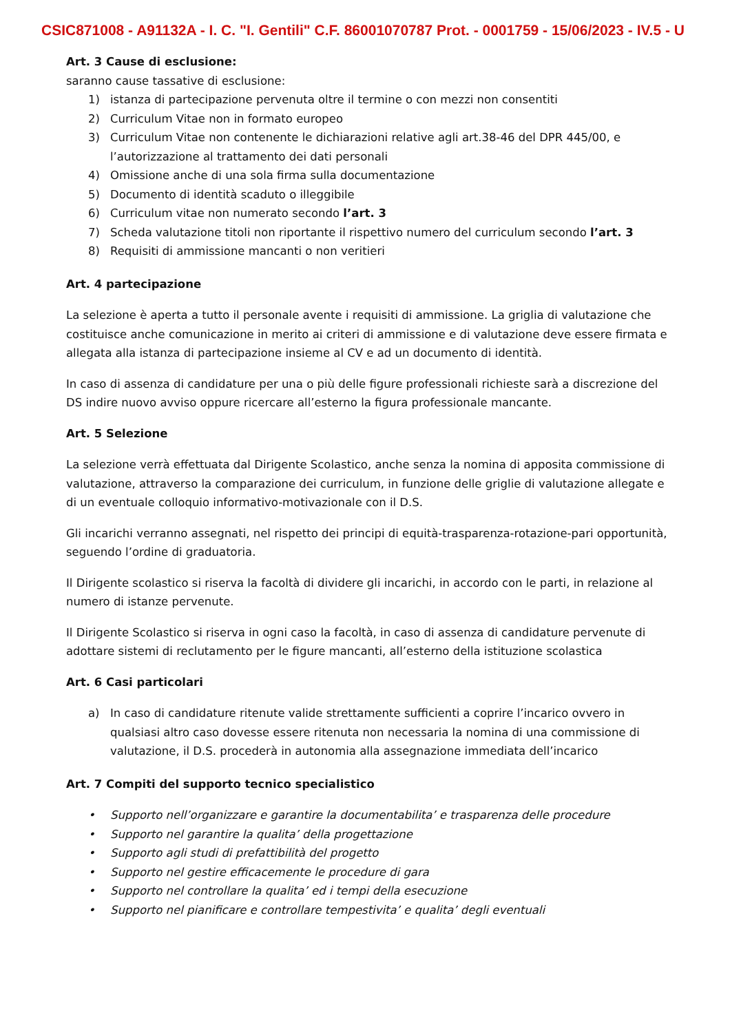CSIC871008 - A91132A - I. C. "I. Gentili" C.F. 86001070787 Prot. - 0001759 - 15/06/2023 - IV.5 - U
Art. 3 Cause di esclusione:
saranno cause tassative di esclusione:
1) istanza di partecipazione pervenuta oltre il termine o con mezzi non consentiti
2) Curriculum Vitae non in formato europeo
3) Curriculum Vitae non contenente le dichiarazioni relative agli art.38-46 del DPR 445/00, e l’autorizzazione al trattamento dei dati personali
4) Omissione anche di una sola firma sulla documentazione
5) Documento di identità scaduto o illeggibile
6) Curriculum vitae non numerato secondo l’art. 3
7) Scheda valutazione titoli non riportante il rispettivo numero del curriculum secondo l’art. 3
8) Requisiti di ammissione mancanti o non veritieri
Art. 4 partecipazione
La selezione è aperta a tutto il personale avente i requisiti di ammissione. La griglia di valutazione che costituisce anche comunicazione in merito ai criteri di ammissione e di valutazione deve essere firmata e allegata alla istanza di partecipazione insieme al CV e ad un documento di identità.
In caso di assenza di candidature per una o più delle figure professionali richieste sarà a discrezione del DS indire nuovo avviso oppure ricercare all’esterno la figura professionale mancante.
Art. 5 Selezione
La selezione verrà effettuata dal Dirigente Scolastico, anche senza la nomina di apposita commissione di valutazione, attraverso la comparazione dei curriculum, in funzione delle griglie di valutazione allegate e di un eventuale colloquio informativo-motivazionale con il D.S.
Gli incarichi verranno assegnati, nel rispetto dei principi di equità-trasparenza-rotazione-pari opportunità, seguendo l’ordine di graduatoria.
Il Dirigente scolastico si riserva la facoltà di dividere gli incarichi, in accordo con le parti, in relazione al numero di istanze pervenute.
Il Dirigente Scolastico si riserva in ogni caso la facoltà, in caso di assenza di candidature pervenute di adottare sistemi di reclutamento per le figure mancanti, all’esterno della istituzione scolastica
Art. 6 Casi particolari
a) In caso di candidature ritenute valide strettamente sufficienti a coprire l’incarico ovvero in qualsiasi altro caso dovesse essere ritenuta non necessaria la nomina di una commissione di valutazione, il D.S. procederà in autonomia alla assegnazione immediata dell’incarico
Art. 7 Compiti del supporto tecnico specialistico
• Supporto nell’organizzare e garantire la documentabilita’ e trasparenza delle procedure
• Supporto nel garantire la qualita’ della progettazione
• Supporto agli studi di prefattibilità del progetto
• Supporto nel gestire efficacemente le procedure di gara
• Supporto nel controllare la qualita’ ed i tempi della esecuzione
• Supporto nel pianificare e controllare tempestivita’ e qualita’ degli eventuali